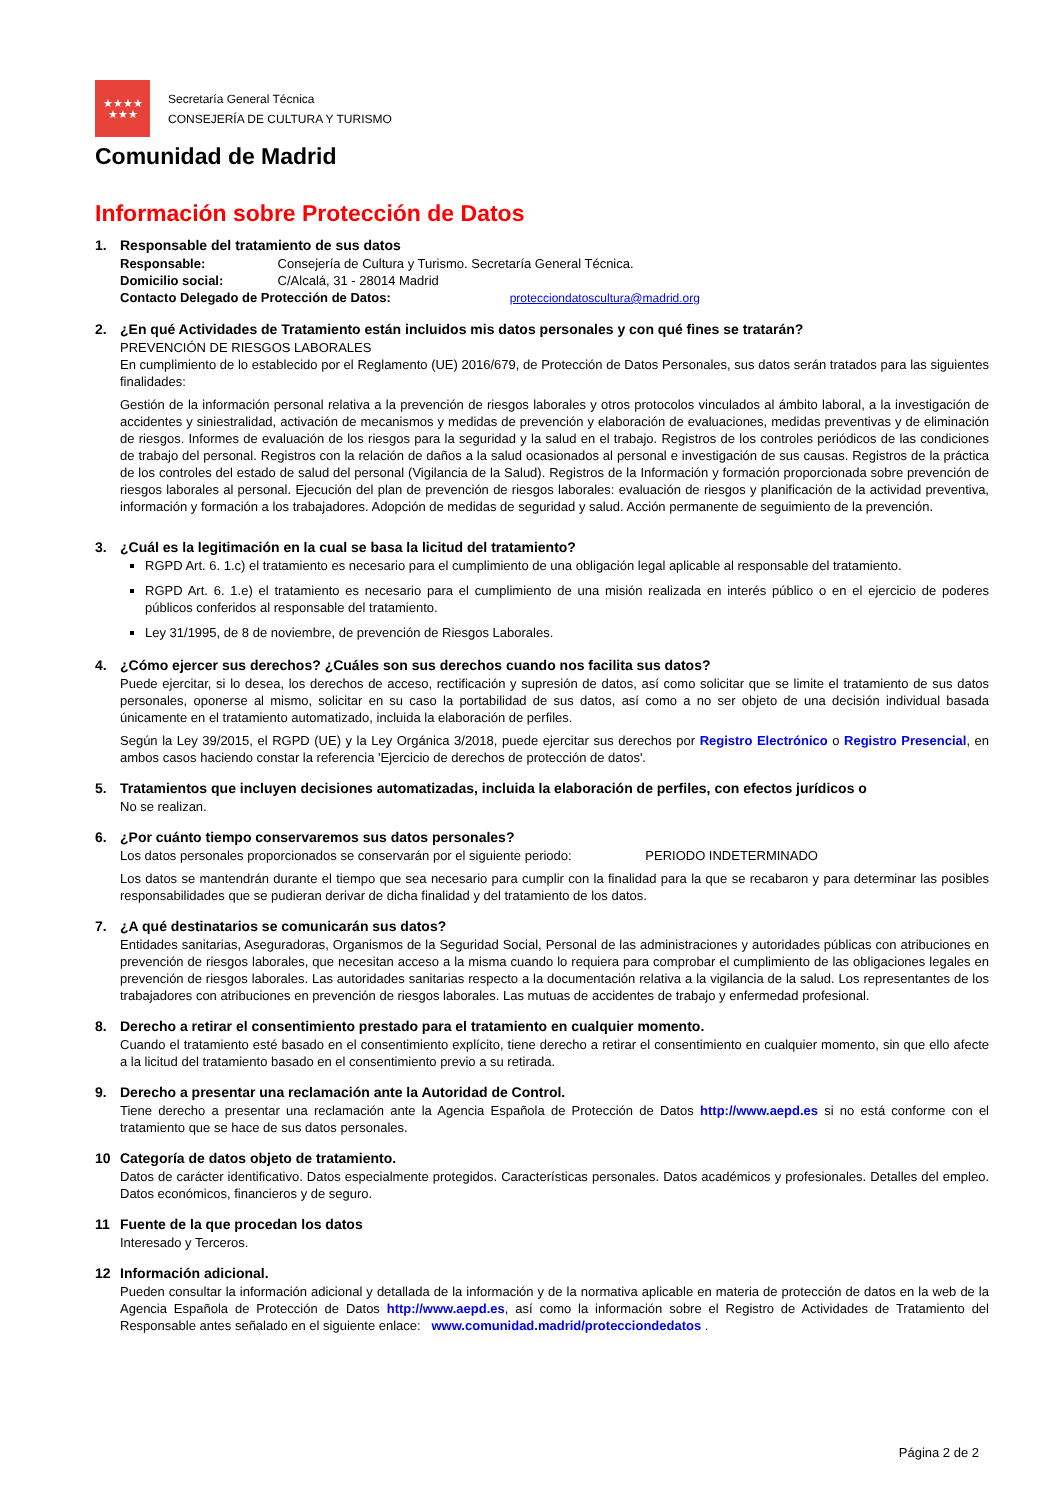★★★★
★★★
Secretaría General Técnica
CONSEJERÍA DE CULTURA Y TURISMO
Comunidad de Madrid
Información sobre Protección de Datos
1. Responsable del tratamiento de sus datos
Responsable: Consejería de Cultura y Turismo. Secretaría General Técnica.
Domicilio social: C/Alcalá, 31 - 28014 Madrid
Contacto Delegado de Protección de Datos: protecciondatoscultura@madrid.org
2. ¿En qué Actividades de Tratamiento están incluidos mis datos personales y con qué fines se tratarán?
PREVENCIÓN DE RIESGOS LABORALES
En cumplimiento de lo establecido por el Reglamento (UE) 2016/679, de Protección de Datos Personales, sus datos serán tratados para las siguientes finalidades:
Gestión de la información personal relativa a la prevención de riesgos laborales y otros protocolos vinculados al ámbito laboral, a la investigación de accidentes y siniestralidad, activación de mecanismos y medidas de prevención y elaboración de evaluaciones, medidas preventivas y de eliminación de riesgos. Informes de evaluación de los riesgos para la seguridad y la salud en el trabajo. Registros de los controles periódicos de las condiciones de trabajo del personal. Registros con la relación de daños a la salud ocasionados al personal e investigación de sus causas. Registros de la práctica de los controles del estado de salud del personal (Vigilancia de la Salud). Registros de la Información y formación proporcionada sobre prevención de riesgos laborales al personal. Ejecución del plan de prevención de riesgos laborales: evaluación de riesgos y planificación de la actividad preventiva, información y formación a los trabajadores. Adopción de medidas de seguridad y salud. Acción permanente de seguimiento de la prevención.
3. ¿Cuál es la legitimación en la cual se basa la licitud del tratamiento?
RGPD Art. 6. 1.c) el tratamiento es necesario para el cumplimiento de una obligación legal aplicable al responsable del tratamiento.
RGPD Art. 6. 1.e) el tratamiento es necesario para el cumplimiento de una misión realizada en interés público o en el ejercicio de poderes públicos conferidos al responsable del tratamiento.
Ley 31/1995, de 8 de noviembre, de prevención de Riesgos Laborales.
4. ¿Cómo ejercer sus derechos? ¿Cuáles son sus derechos cuando nos facilita sus datos?
Puede ejercitar, si lo desea, los derechos de acceso, rectificación y supresión de datos, así como solicitar que se limite el tratamiento de sus datos personales, oponerse al mismo, solicitar en su caso la portabilidad de sus datos, así como a no ser objeto de una decisión individual basada únicamente en el tratamiento automatizado, incluida la elaboración de perfiles.
Según la Ley 39/2015, el RGPD (UE) y la Ley Orgánica 3/2018, puede ejercitar sus derechos por Registro Electrónico o Registro Presencial, en ambos casos haciendo constar la referencia 'Ejercicio de derechos de protección de datos'.
5. Tratamientos que incluyen decisiones automatizadas, incluida la elaboración de perfiles, con efectos jurídicos o
No se realizan.
6. ¿Por cuánto tiempo conservaremos sus datos personales?
Los datos personales proporcionados se conservarán por el siguiente periodo: PERIODO INDETERMINADO
Los datos se mantendrán durante el tiempo que sea necesario para cumplir con la finalidad para la que se recabaron y para determinar las posibles responsabilidades que se pudieran derivar de dicha finalidad y del tratamiento de los datos.
7. ¿A qué destinatarios se comunicarán sus datos?
Entidades sanitarias, Aseguradoras, Organismos de la Seguridad Social, Personal de las administraciones y autoridades públicas con atribuciones en prevención de riesgos laborales, que necesitan acceso a la misma cuando lo requiera para comprobar el cumplimiento de las obligaciones legales en prevención de riesgos laborales. Las autoridades sanitarias respecto a la documentación relativa a la vigilancia de la salud. Los representantes de los trabajadores con atribuciones en prevención de riesgos laborales. Las mutuas de accidentes de trabajo y enfermedad profesional.
8. Derecho a retirar el consentimiento prestado para el tratamiento en cualquier momento.
Cuando el tratamiento esté basado en el consentimiento explícito, tiene derecho a retirar el consentimiento en cualquier momento, sin que ello afecte a la licitud del tratamiento basado en el consentimiento previo a su retirada.
9. Derecho a presentar una reclamación ante la Autoridad de Control.
Tiene derecho a presentar una reclamación ante la Agencia Española de Protección de Datos http://www.aepd.es si no está conforme con el tratamiento que se hace de sus datos personales.
10 Categoría de datos objeto de tratamiento.
Datos de carácter identificativo. Datos especialmente protegidos. Características personales. Datos académicos y profesionales. Detalles del empleo. Datos económicos, financieros y de seguro.
11 Fuente de la que procedan los datos
Interesado y Terceros.
12 Información adicional.
Pueden consultar la información adicional y detallada de la información y de la normativa aplicable en materia de protección de datos en la web de la Agencia Española de Protección de Datos http://www.aepd.es, así como la información sobre el Registro de Actividades de Tratamiento del Responsable antes señalado en el siguiente enlace: www.comunidad.madrid/protecciondedatos .
Página 2 de 2